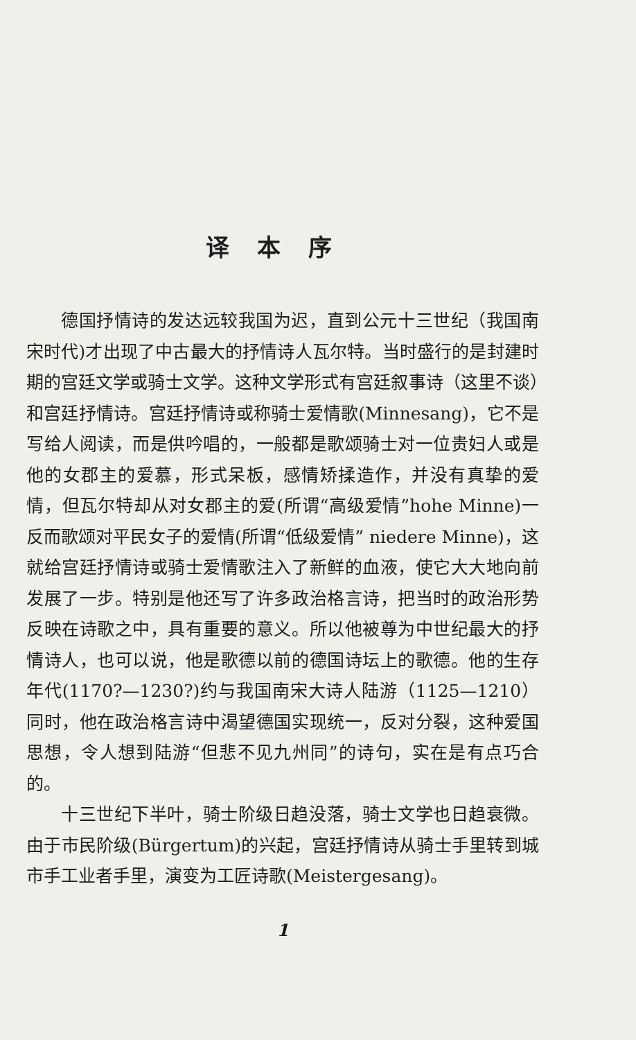译本序
德国抒情诗的发达远较我国为迟，直到公元十三世纪（我国南宋时代)才出现了中古最大的抒情诗人瓦尔特。当时盛行的是封建时期的宫廷文学或骑士文学。这种文学形式有宫廷叙事诗（这里不谈）和宫廷抒情诗。宫廷抒情诗或称骑士爱情歌(Minnesang)，它不是写给人阅读，而是供吟唱的，一般都是歌颂骑士对一位贵妇人或是他的女郡主的爱慕，形式呆板，感情矫揉造作，并没有真挚的爱情，但瓦尔特却从对女郡主的爱(所谓“高级爱情”hohe Minne)一反而歌颂对平民女子的爱情(所谓“低级爱情” niedere Minne)，这就给宫廷抒情诗或骑士爱情歌注入了新鲜的血液，使它大大地向前发展了一步。特别是他还写了许多政治格言诗，把当时的政治形势反映在诗歌之中，具有重要的意义。所以他被尊为中世纪最大的抒情诗人，也可以说，他是歌德以前的德国诗坛上的歌德。他的生存年代(1170?—1230?)约与我国南宋大诗人陆游（1125—1210）同时，他在政治格言诗中渴望德国实现统一，反对分裂，这种爱国思想，令人想到陆游“但悲不见九州同”的诗句，实在是有点巧合的。
十三世纪下半叶，骑士阶级日趋没落，骑士文学也日趋衰微。由于市民阶级(Bürgertum)的兴起，宫廷抒情诗从骑士手里转到城市手工业者手里，演变为工匠诗歌(Meistergesang)。
1